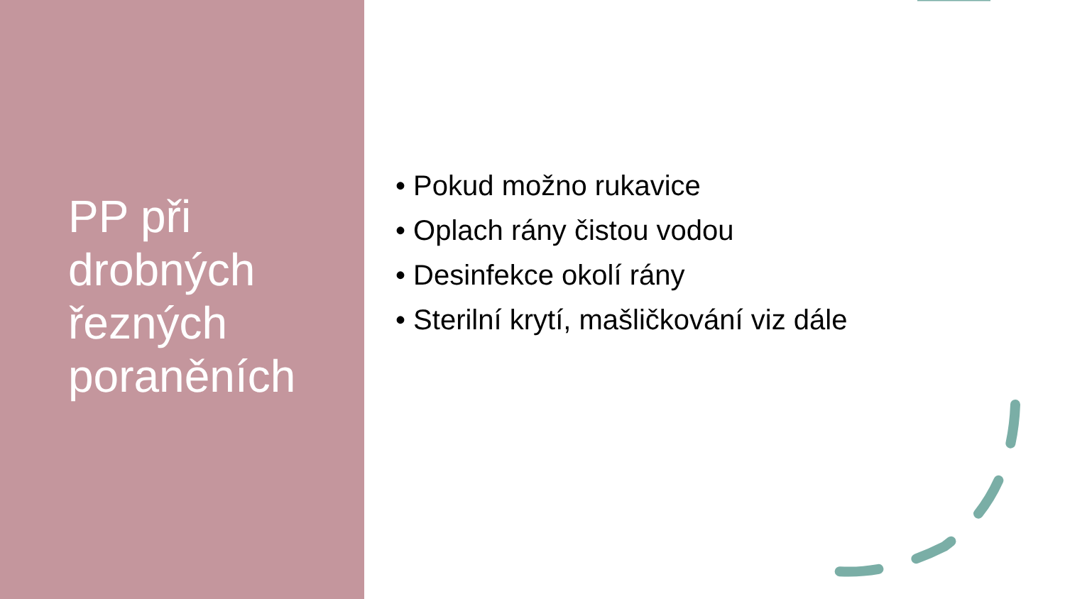PP při
drobných
řezných
poraněních
• Pokud možno rukavice
• Oplach rány čistou vodou
• Desinfekce okolí rány
• Sterilní krytí, mašličkování viz dále